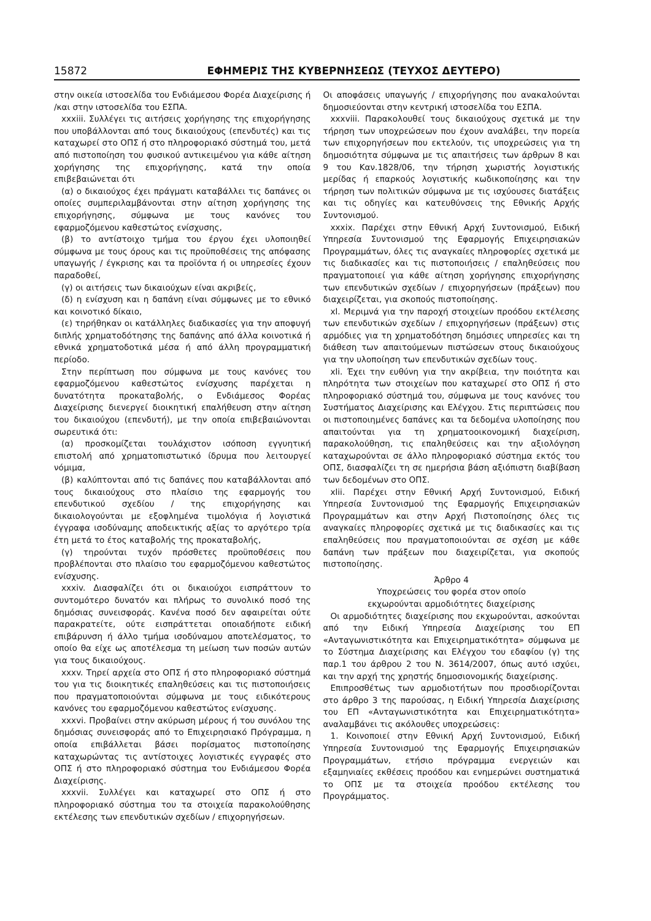15872 ΕΦΗΜΕΡΙΣ ΤΗΣ ΚΥΒΕΡΝΗΣΕΩΣ (ΤΕΥΧΟΣ ΔΕΥΤΕΡΟ)
στην οικεία ιστοσελίδα του Ενδιάμεσου Φορέα Διαχείρισης ή /και στην ιστοσελίδα του ΕΣΠΑ.
xxxiii. Συλλέγει τις αιτήσεις χορήγησης της επιχορήγησης που υποβάλλονται από τους δικαιούχους (επενδυτές) και τις καταχωρεί στο ΟΠΣ ή στο πληροφοριακό σύστημά του, μετά από πιστοποίηση του φυσικού αντικειμένου για κάθε αίτηση χορήγησης της επιχορήγησης, κατά την οποία επιβεβαιώνεται ότι
(α) ο δικαιούχος έχει πράγματι καταβάλλει τις δαπάνες οι οποίες συμπεριλαμβάνονται στην αίτηση χορήγησης της επιχορήγησης, σύμφωνα με τους κανόνες του εφαρμοζόμενου καθεστώτος ενίσχυσης,
(β) το αντίστοιχο τμήμα του έργου έχει υλοποιηθεί σύμφωνα με τους όρους και τις προϋποθέσεις της απόφασης υπαγωγής / έγκρισης και τα προϊόντα ή οι υπηρεσίες έχουν παραδοθεί,
(γ) οι αιτήσεις των δικαιούχων είναι ακριβείς,
(δ) η ενίσχυση και η δαπάνη είναι σύμφωνες με το εθνικό και κοινοτικό δίκαιο,
(ε) τηρήθηκαν οι κατάλληλες διαδικασίες για την αποφυγή διπλής χρηματοδότησης της δαπάνης από άλλα κοινοτικά ή εθνικά χρηματοδοτικά μέσα ή από άλλη προγραμματική περίοδο.
Στην περίπτωση που σύμφωνα με τους κανόνες του εφαρμοζόμενου καθεστώτος ενίσχυσης παρέχεται η δυνατότητα προκαταβολής, ο Ενδιάμεσος Φορέας Διαχείρισης διενεργεί διοικητική επαλήθευση στην αίτηση του δικαιούχου (επενδυτή), με την οποία επιβεβαιώνονται σωρευτικά ότι:
(α) προσκομίζεται τουλάχιστον ισόποση εγγυητική επιστολή από χρηματοπιστωτικό ίδρυμα που λειτουργεί νόμιμα,
(β) καλύπτονται από τις δαπάνες που καταβάλλονται από τους δικαιούχους στο πλαίσιο της εφαρμογής του επενδυτικού σχεδίου / της επιχορήγησης και δικαιολογούνται με εξοφλημένα τιμολόγια ή λογιστικά έγγραφα ισοδύναμης αποδεικτικής αξίας το αργότερο τρία έτη μετά το έτος καταβολής της προκαταβολής,
(γ) τηρούνται τυχόν πρόσθετες προϋποθέσεις που προβλέπονται στο πλαίσιο του εφαρμοζόμενου καθεστώτος ενίσχυσης.
xxxiv. Διασφαλίζει ότι οι δικαιούχοι εισπράττουν το συντομότερο δυνατόν και πλήρως το συνολικό ποσό της δημόσιας συνεισφοράς. Κανένα ποσό δεν αφαιρείται ούτε παρακρατείτε, ούτε εισπράττεται οποιαδήποτε ειδική επιβάρυνση ή άλλο τμήμα ισοδύναμου αποτελέσματος, το οποίο θα είχε ως αποτέλεσμα τη μείωση των ποσών αυτών για τους δικαιούχους.
xxxv. Τηρεί αρχεία στο ΟΠΣ ή στο πληροφοριακό σύστημά του για τις διοικητικές επαληθεύσεις και τις πιστοποιήσεις που πραγματοποιούνται σύμφωνα με τους ειδικότερους κανόνες του εφαρμοζόμενου καθεστώτος ενίσχυσης.
xxxvi. Προβαίνει στην ακύρωση μέρους ή του συνόλου της δημόσιας συνεισφοράς από το Επιχειρησιακό Πρόγραμμα, η οποία επιβάλλεται βάσει πορίσματος πιστοποίησης καταχωρώντας τις αντίστοιχες λογιστικές εγγραφές στο ΟΠΣ ή στο πληροφοριακό σύστημα του Ενδιάμεσου Φορέα Διαχείρισης.
xxxvii. Συλλέγει και καταχωρεί στο ΟΠΣ ή στο πληροφοριακό σύστημα του τα στοιχεία παρακολούθησης εκτέλεσης των επενδυτικών σχεδίων / επιχορηγήσεων.
Οι αποφάσεις υπαγωγής / επιχορήγησης που ανακαλούνται δημοσιεύονται στην κεντρική ιστοσελίδα του ΕΣΠΑ.
xxxviii. Παρακολουθεί τους δικαιούχους σχετικά με την τήρηση των υποχρεώσεων που έχουν αναλάβει, την πορεία των επιχορηγήσεων που εκτελούν, τις υποχρεώσεις για τη δημοσιότητα σύμφωνα με τις απαιτήσεις των άρθρων 8 και 9 του Καν.1828/06, την τήρηση χωριστής λογιστικής μερίδας ή επαρκούς λογιστικής κωδικοποίησης και την τήρηση των πολιτικών σύμφωνα με τις ισχύουσες διατάξεις και τις οδηγίες και κατευθύνσεις της Εθνικής Αρχής Συντονισμού.
xxxix. Παρέχει στην Εθνική Αρχή Συντονισμού, Ειδική Υπηρεσία Συντονισμού της Εφαρμογής Επιχειρησιακών Προγραμμάτων, όλες τις αναγκαίες πληροφορίες σχετικά με τις διαδικασίες και τις πιστοποιήσεις / επαληθεύσεις που πραγματοποιεί για κάθε αίτηση χορήγησης επιχορήγησης των επενδυτικών σχεδίων / επιχορηγήσεων (πράξεων) που διαχειρίζεται, για σκοπούς πιστοποίησης.
xl. Μεριμνά για την παροχή στοιχείων προόδου εκτέλεσης των επενδυτικών σχεδίων / επιχορηγήσεων (πράξεων) στις αρμόδιες για τη χρηματοδότηση δημόσιες υπηρεσίες και τη διάθεση των απαιτούμενων πιστώσεων στους δικαιούχους για την υλοποίηση των επενδυτικών σχεδίων τους.
xli. Έχει την ευθύνη για την ακρίβεια, την ποιότητα και πληρότητα των στοιχείων που καταχωρεί στο ΟΠΣ ή στο πληροφοριακό σύστημά του, σύμφωνα με τους κανόνες του Συστήματος Διαχείρισης και Ελέγχου. Στις περιπτώσεις που οι πιστοποιημένες δαπάνες και τα δεδομένα υλοποίησης που απαιτούνται για τη χρηματοοικονομική διαχείριση, παρακολούθηση, τις επαληθεύσεις και την αξιολόγηση καταχωρούνται σε άλλο πληροφοριακό σύστημα εκτός του ΟΠΣ, διασφαλίζει τη σε ημερήσια βάση αξιόπιστη διαβίβαση των δεδομένων στο ΟΠΣ.
xlii. Παρέχει στην Εθνική Αρχή Συντονισμού, Ειδική Υπηρεσία Συντονισμού της Εφαρμογής Επιχειρησιακών Προγραμμάτων και στην Αρχή Πιστοποίησης όλες τις αναγκαίες πληροφορίες σχετικά με τις διαδικασίες και τις επαληθεύσεις που πραγματοποιούνται σε σχέση με κάθε δαπάνη των πράξεων που διαχειρίζεται, για σκοπούς πιστοποίησης.
Άρθρο 4
Υποχρεώσεις του φορέα στον οποίο
εκχωρούνται αρμοδιότητες διαχείρισης
Οι αρμοδιότητες διαχείρισης που εκχωρούνται, ασκούνται από την Ειδική Υπηρεσία Διαχείρισης του ΕΠ «Ανταγωνιστικότητα και Επιχειρηματικότητα» σύμφωνα με το Σύστημα Διαχείρισης και Ελέγχου του εδαφίου (γ) της παρ.1 του άρθρου 2 του Ν. 3614/2007, όπως αυτό ισχύει, και την αρχή της χρηστής δημοσιονομικής διαχείρισης.
Επιπροσθέτως των αρμοδιοτήτων που προσδιορίζονται στο άρθρο 3 της παρούσας, η Ειδική Υπηρεσία Διαχείρισης του ΕΠ «Ανταγωνιστικότητα και Επιχειρηματικότητα» αναλαμβάνει τις ακόλουθες υποχρεώσεις:
1. Κοινοποιεί στην Εθνική Αρχή Συντονισμού, Ειδική Υπηρεσία Συντονισμού της Εφαρμογής Επιχειρησιακών Προγραμμάτων, ετήσιο πρόγραμμα ενεργειών και εξαμηνιαίες εκθέσεις προόδου και ενημερώνει συστηματικά το ΟΠΣ με τα στοιχεία προόδου εκτέλεσης του Προγράμματος.